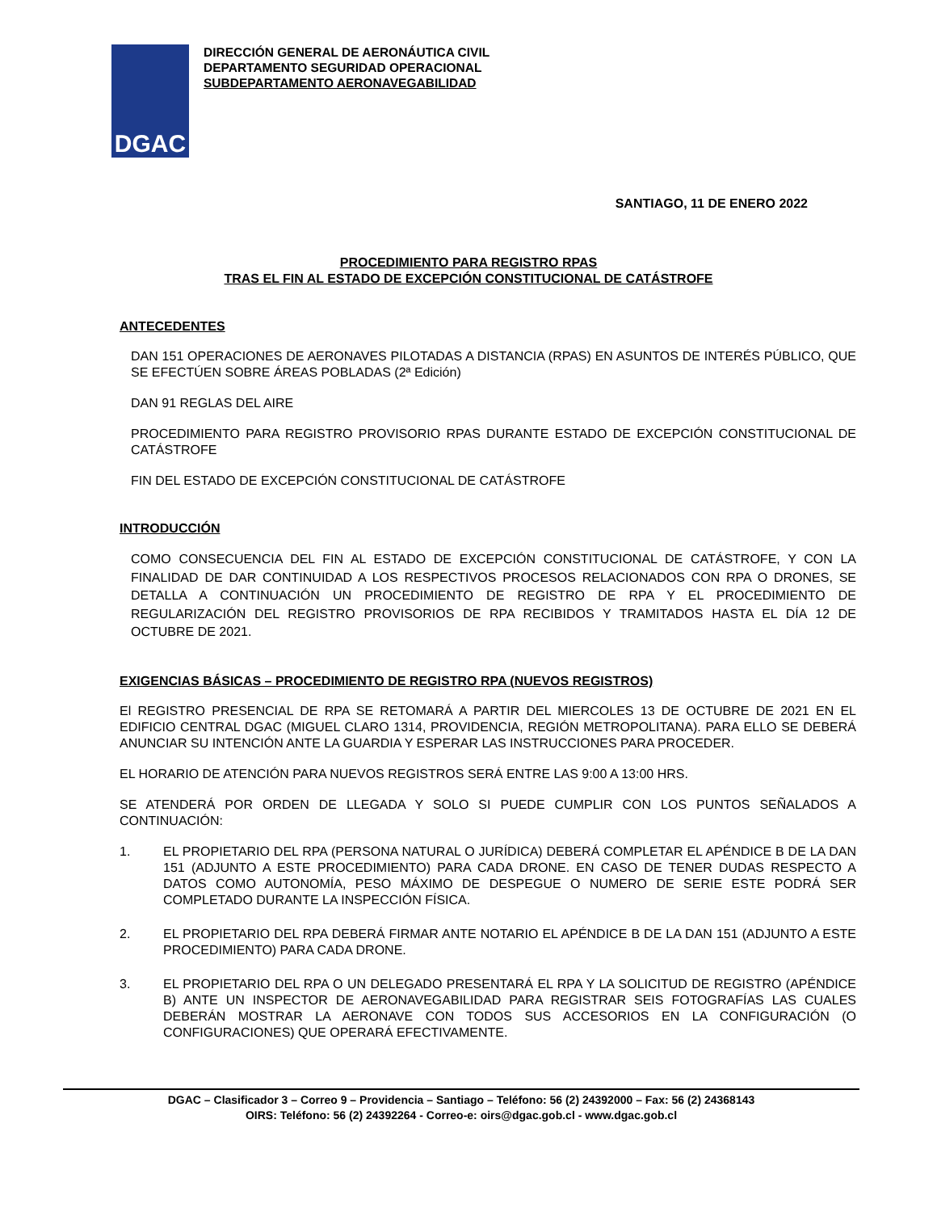DGAC
DIRECCIÓN GENERAL DE AERONÁUTICA CIVIL
DEPARTAMENTO SEGURIDAD OPERACIONAL
SUBDEPARTAMENTO AERONAVEGABILIDAD
SANTIAGO, 11 DE ENERO 2022
PROCEDIMIENTO PARA REGISTRO RPAS
TRAS EL FIN AL ESTADO DE EXCEPCIÓN CONSTITUCIONAL DE CATÁSTROFE
ANTECEDENTES
DAN 151 OPERACIONES DE AERONAVES PILOTADAS A DISTANCIA (RPAS) EN ASUNTOS DE INTERÉS PÚBLICO, QUE SE EFECTÚEN SOBRE ÁREAS POBLADAS (2ª Edición)
DAN 91 REGLAS DEL AIRE
PROCEDIMIENTO PARA REGISTRO PROVISORIO RPAS DURANTE ESTADO DE EXCEPCIÓN CONSTITUCIONAL DE CATÁSTROFE
FIN DEL ESTADO DE EXCEPCIÓN CONSTITUCIONAL DE CATÁSTROFE
INTRODUCCIÓN
COMO CONSECUENCIA DEL FIN AL ESTADO DE EXCEPCIÓN CONSTITUCIONAL DE CATÁSTROFE, Y CON LA FINALIDAD DE DAR CONTINUIDAD A LOS RESPECTIVOS PROCESOS RELACIONADOS CON RPA O DRONES, SE DETALLA A CONTINUACIÓN UN PROCEDIMIENTO DE REGISTRO DE RPA Y EL PROCEDIMIENTO DE REGULARIZACIÓN DEL REGISTRO PROVISORIOS DE RPA RECIBIDOS Y TRAMITADOS HASTA EL DÍA 12 DE OCTUBRE DE 2021.
EXIGENCIAS BÁSICAS – PROCEDIMIENTO DE REGISTRO RPA (NUEVOS REGISTROS)
El REGISTRO PRESENCIAL DE RPA SE RETOMARÁ A PARTIR DEL MIERCOLES 13 DE OCTUBRE DE 2021 EN EL EDIFICIO CENTRAL DGAC (MIGUEL CLARO 1314, PROVIDENCIA, REGIÓN METROPOLITANA). PARA ELLO SE DEBERÁ ANUNCIAR SU INTENCIÓN ANTE LA GUARDIA Y ESPERAR LAS INSTRUCCIONES PARA PROCEDER.
EL HORARIO DE ATENCIÓN PARA NUEVOS REGISTROS SERÁ ENTRE LAS 9:00 A 13:00 HRS.
SE ATENDERÁ POR ORDEN DE LLEGADA Y SOLO SI PUEDE CUMPLIR CON LOS PUNTOS SEÑALADOS A CONTINUACIÓN:
1. EL PROPIETARIO DEL RPA (PERSONA NATURAL O JURÍDICA) DEBERÁ COMPLETAR EL APÉNDICE B DE LA DAN 151 (ADJUNTO A ESTE PROCEDIMIENTO) PARA CADA DRONE. EN CASO DE TENER DUDAS RESPECTO A DATOS COMO AUTONOMÍA, PESO MÁXIMO DE DESPEGUE O NUMERO DE SERIE ESTE PODRÁ SER COMPLETADO DURANTE LA INSPECCIÓN FÍSICA.
2. EL PROPIETARIO DEL RPA DEBERÁ FIRMAR ANTE NOTARIO EL APÉNDICE B DE LA DAN 151 (ADJUNTO A ESTE PROCEDIMIENTO) PARA CADA DRONE.
3. EL PROPIETARIO DEL RPA O UN DELEGADO PRESENTARÁ EL RPA Y LA SOLICITUD DE REGISTRO (APÉNDICE B) ANTE UN INSPECTOR DE AERONAVEGABILIDAD PARA REGISTRAR SEIS FOTOGRAFÍAS LAS CUALES DEBERÁN MOSTRAR LA AERONAVE CON TODOS SUS ACCESORIOS EN LA CONFIGURACIÓN (O CONFIGURACIONES) QUE OPERARÁ EFECTIVAMENTE.
DGAC – Clasificador 3 – Correo 9 – Providencia – Santiago – Teléfono: 56 (2) 24392000 – Fax: 56 (2) 24368143
OIRS: Teléfono: 56 (2) 24392264 - Correo-e: oirs@dgac.gob.cl - www.dgac.gob.cl